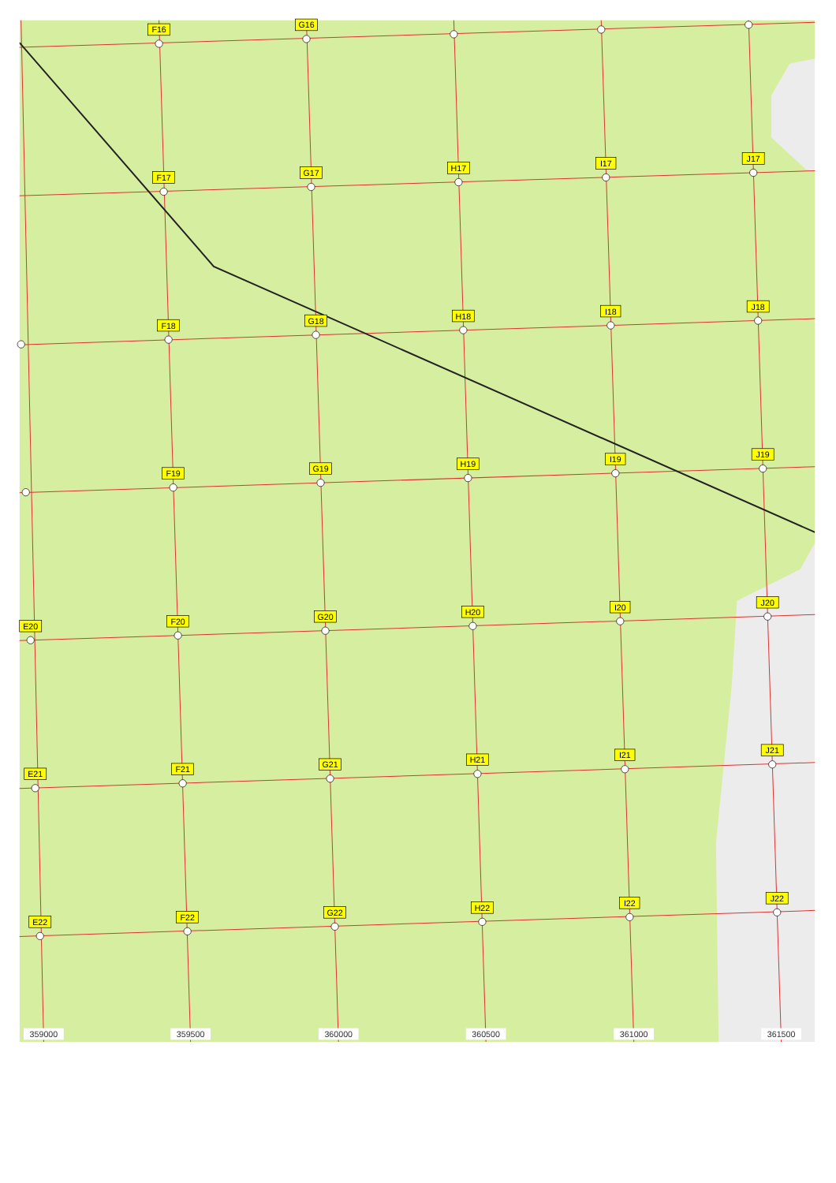F16
G16
F17
G17
H17
I17
J17
F18
G18
H18
I18
J18
F19
G19
H19
I19
J19
E20
F20
G20
H20
I20
J20
E21
F21
G21
H21
I21
J21
E22
F22
G22
H22
I22
J22
359000
359500
360000
360500
361000
361500